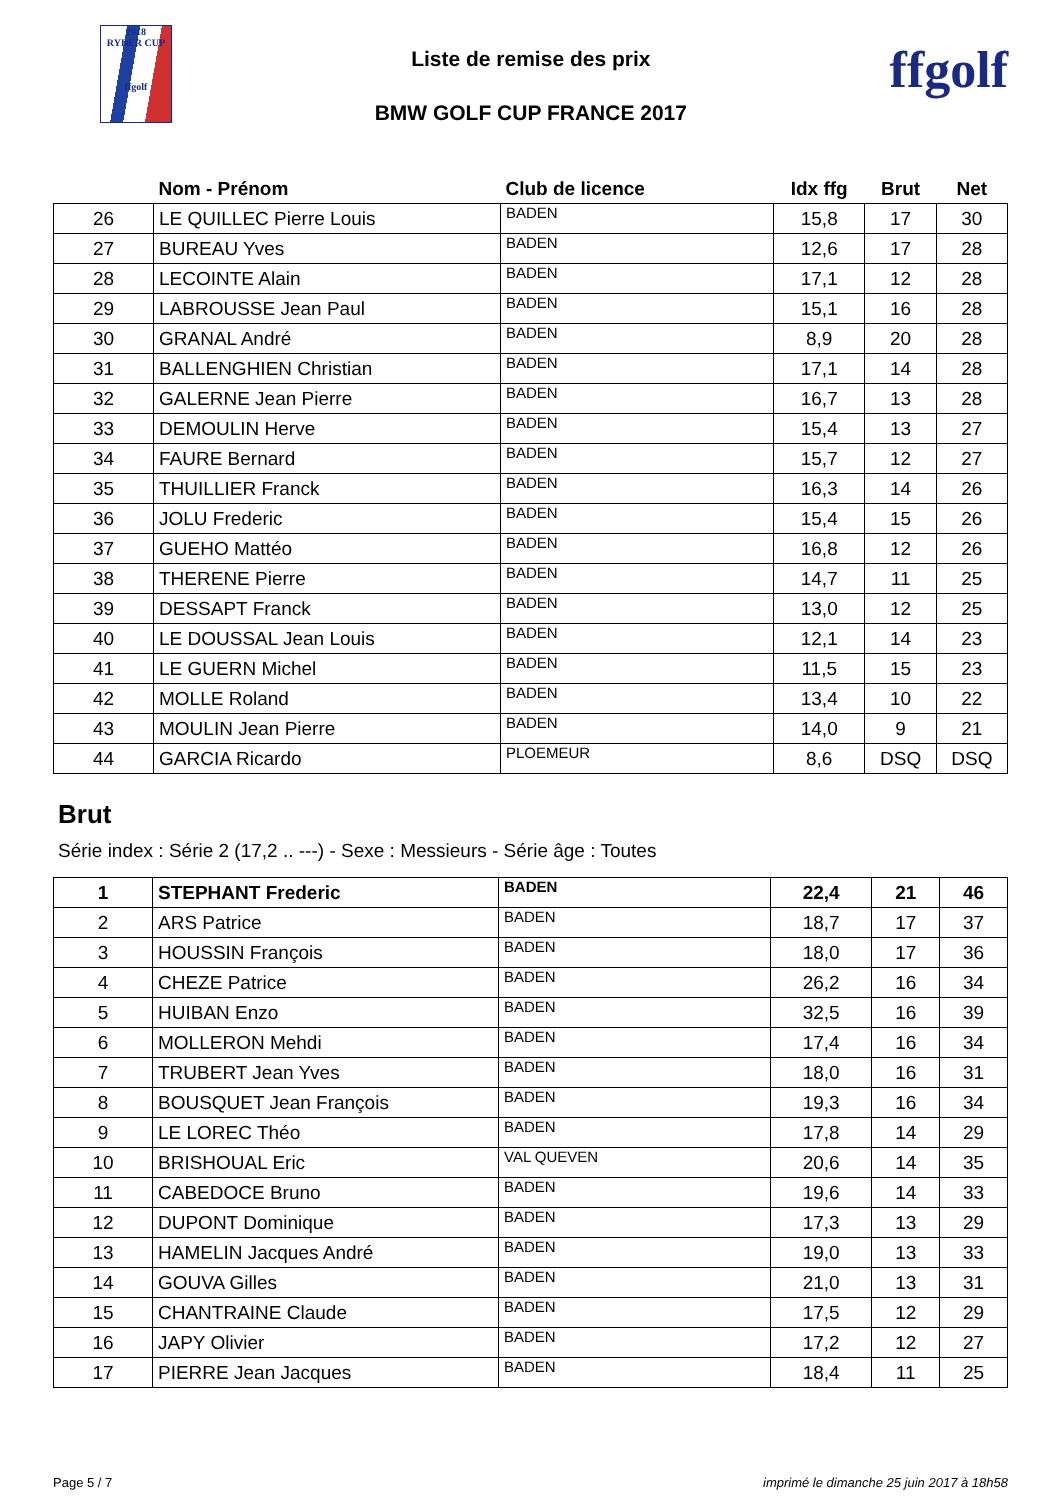2018
RYDER CUP
ffgolf
Liste de remise des prix
BMW GOLF CUP FRANCE 2017
ffgolf
| | Nom - Prénom | Club de licence | Idx ffg | Brut | Net |
| --- | --- | --- | --- | --- | --- |
| 26 | LE QUILLEC Pierre Louis | BADEN | 15,8 | 17 | 30 |
| 27 | BUREAU Yves | BADEN | 12,6 | 17 | 28 |
| 28 | LECOINTE Alain | BADEN | 17,1 | 12 | 28 |
| 29 | LABROUSSE Jean Paul | BADEN | 15,1 | 16 | 28 |
| 30 | GRANAL André | BADEN | 8,9 | 20 | 28 |
| 31 | BALLENGHIEN Christian | BADEN | 17,1 | 14 | 28 |
| 32 | GALERNE Jean Pierre | BADEN | 16,7 | 13 | 28 |
| 33 | DEMOULIN Herve | BADEN | 15,4 | 13 | 27 |
| 34 | FAURE Bernard | BADEN | 15,7 | 12 | 27 |
| 35 | THUILLIER Franck | BADEN | 16,3 | 14 | 26 |
| 36 | JOLU Frederic | BADEN | 15,4 | 15 | 26 |
| 37 | GUEHO Mattéo | BADEN | 16,8 | 12 | 26 |
| 38 | THERENE Pierre | BADEN | 14,7 | 11 | 25 |
| 39 | DESSAPT Franck | BADEN | 13,0 | 12 | 25 |
| 40 | LE DOUSSAL Jean Louis | BADEN | 12,1 | 14 | 23 |
| 41 | LE GUERN Michel | BADEN | 11,5 | 15 | 23 |
| 42 | MOLLE Roland | BADEN | 13,4 | 10 | 22 |
| 43 | MOULIN Jean Pierre | BADEN | 14,0 | 9 | 21 |
| 44 | GARCIA Ricardo | PLOEMEUR | 8,6 | DSQ | DSQ |
Brut
Série index : Série 2 (17,2 .. ---) - Sexe : Messieurs - Série âge : Toutes
| 1 | STEPHANT Frederic | BADEN | 22,4 | 21 | 46 |
| 2 | ARS Patrice | BADEN | 18,7 | 17 | 37 |
| 3 | HOUSSIN François | BADEN | 18,0 | 17 | 36 |
| 4 | CHEZE Patrice | BADEN | 26,2 | 16 | 34 |
| 5 | HUIBAN Enzo | BADEN | 32,5 | 16 | 39 |
| 6 | MOLLERON Mehdi | BADEN | 17,4 | 16 | 34 |
| 7 | TRUBERT Jean Yves | BADEN | 18,0 | 16 | 31 |
| 8 | BOUSQUET Jean François | BADEN | 19,3 | 16 | 34 |
| 9 | LE LOREC Théo | BADEN | 17,8 | 14 | 29 |
| 10 | BRISHOUAL Eric | VAL QUEVEN | 20,6 | 14 | 35 |
| 11 | CABEDOCE Bruno | BADEN | 19,6 | 14 | 33 |
| 12 | DUPONT Dominique | BADEN | 17,3 | 13 | 29 |
| 13 | HAMELIN Jacques André | BADEN | 19,0 | 13 | 33 |
| 14 | GOUVA Gilles | BADEN | 21,0 | 13 | 31 |
| 15 | CHANTRAINE Claude | BADEN | 17,5 | 12 | 29 |
| 16 | JAPY Olivier | BADEN | 17,2 | 12 | 27 |
| 17 | PIERRE Jean Jacques | BADEN | 18,4 | 11 | 25 |
Page 5 / 7 imprimé le dimanche 25 juin 2017 à 18h58